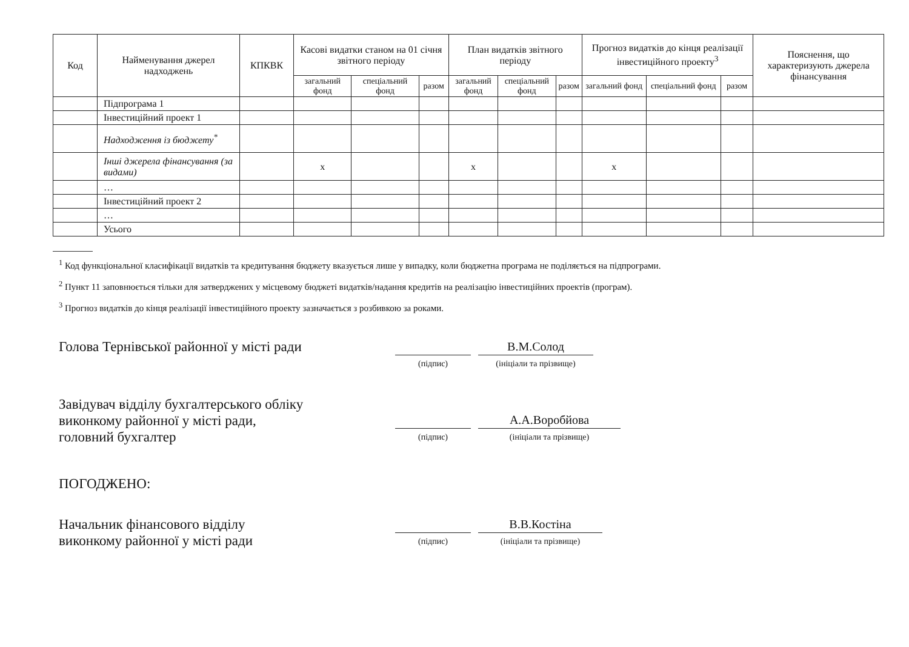| Код | Найменування джерел надходжень | КПКВК | Касові видатки станом на 01 січня звітного періоду | | | План видатків звітного періоду | | | Прогноз видатків до кінця реалізації інвестиційного проекту<sup>3</sup> | | | Пояснення, що характеризують джерела фінансування |
| --- | --- | --- | --- | --- | --- | --- | --- | --- | --- | --- | --- | --- |
| | | | загальний фонд | спеціальний фонд | разом | загальний фонд | спеціальний фонд | разом | загальний фонд | спеціальний фонд | разом | |
| | Підпрограма 1 | | | | | | | | | | | |
| | Інвестиційний проект 1 | | | | | | | | | | | |
| | Надходження із бюджету<sup>*</sup> | | | | | | | | | | | |
| | Інші джерела фінансування (за видами) | | х | | | х | | | х | | | |
| | … | | | | | | | | | | | |
| | Інвестиційний проект 2 | | | | | | | | | | | |
| | … | | | | | | | | | | | |
| | Усього | | | | | | | | | | | |
<sup>1</sup> Код функціональної класифікації видатків та кредитування бюджету вказується лише у випадку, коли бюджетна програма не поділяється на підпрограми.
<sup>2</sup> Пункт 11 заповнюється тільки для затверджених у місцевому бюджеті видатків/надання кредитів на реалізацію інвестиційних проектів (програм).
<sup>3</sup> Прогноз видатків до кінця реалізації інвестиційного проекту зазначається з розбивкою за роками.
Голова Тернівської районної у місті ради
(підпис)
В.М.Солод
(ініціали та прізвище)
Завідувач відділу бухгалтерського обліку
виконкому районної у місті ради,
головний бухгалтер
(підпис)
А.А.Воробйова
(ініціали та прізвище)
ПОГОДЖЕНО:
Начальник фінансового відділу
виконкому районної у місті ради
(підпис)
В.В.Костіна
(ініціали та прізвище)